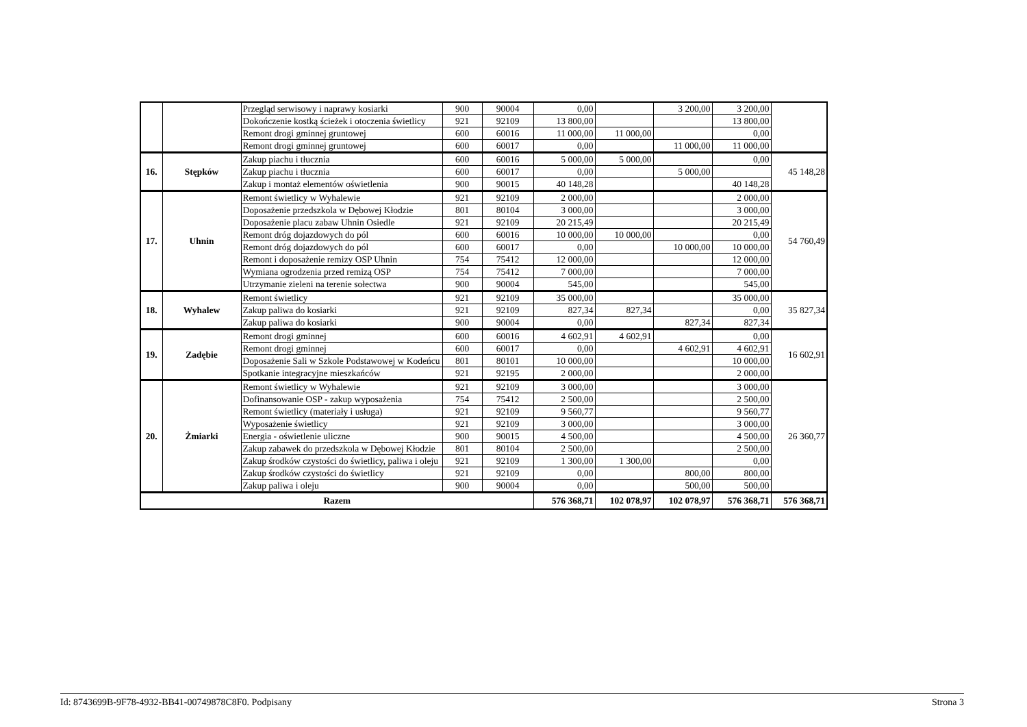| | | Przegląd serwisowy i naprawy kosiarki | 900 | 90004 | 0,00 | | 3 200,00 | 3 200,00 | |
| | | Dokończenie kostką ścieżek i otoczenia świetlicy | 921 | 92109 | 13 800,00 | | | 13 800,00 | |
| | | Remont drogi gminnej gruntowej | 600 | 60016 | 11 000,00 | 11 000,00 | | 0,00 | |
| | | Remont drogi gminnej gruntowej | 600 | 60017 | 0,00 | | 11 000,00 | 11 000,00 | |
| 16. | Stępków | Zakup piachu i tłucznia | 600 | 60016 | 5 000,00 | 5 000,00 | | 0,00 | 45 148,28 |
| | | Zakup piachu i tłucznia | 600 | 60017 | 0,00 | | 5 000,00 | | |
| | | Zakup i montaż elementów oświetlenia | 900 | 90015 | 40 148,28 | | | 40 148,28 | |
| 17. | Uhnin | Remont świetlicy w Wyhalewie | 921 | 92109 | 2 000,00 | | | 2 000,00 | 54 760,49 |
| | | Doposażenie przedszkola w Dębowej Kłodzie | 801 | 80104 | 3 000,00 | | | 3 000,00 | |
| | | Doposażenie placu zabaw Uhnin Osiedle | 921 | 92109 | 20 215,49 | | | 20 215,49 | |
| | | Remont dróg dojazdowych do pól | 600 | 60016 | 10 000,00 | 10 000,00 | | 0,00 | |
| | | Remont dróg dojazdowych do pól | 600 | 60017 | 0,00 | | 10 000,00 | 10 000,00 | |
| | | Remont i doposażenie remizy OSP Uhnin | 754 | 75412 | 12 000,00 | | | 12 000,00 | |
| | | Wymiana ogrodzenia przed remizą OSP | 754 | 75412 | 7 000,00 | | | 7 000,00 | |
| | | Utrzymanie zieleni na terenie sołectwa | 900 | 90004 | 545,00 | | | 545,00 | |
| 18. | Wyhalew | Remont świetlicy | 921 | 92109 | 35 000,00 | | | 35 000,00 | 35 827,34 |
| | | Zakup paliwa do kosiarki | 921 | 92109 | 827,34 | 827,34 | | 0,00 | |
| | | Zakup paliwa do kosiarki | 900 | 90004 | 0,00 | | 827,34 | 827,34 | |
| 19. | Zadębie | Remont drogi gminnej | 600 | 60016 | 4 602,91 | 4 602,91 | | 0,00 | 16 602,91 |
| | | Remont drogi gminnej | 600 | 60017 | 0,00 | | 4 602,91 | 4 602,91 | |
| | | Doposażenie Sali w Szkole Podstawowej w Kodeńcu | 801 | 80101 | 10 000,00 | | | 10 000,00 | |
| | | Spotkanie integracyjne mieszkańców | 921 | 92195 | 2 000,00 | | | 2 000,00 | |
| 20. | Żmiarki | Remont świetlicy w Wyhalewie | 921 | 92109 | 3 000,00 | | | 3 000,00 | 26 360,77 |
| | | Dofinansowanie OSP - zakup wyposażenia | 754 | 75412 | 2 500,00 | | | 2 500,00 | |
| | | Remont świetlicy (materiały i usługa) | 921 | 92109 | 9 560,77 | | | 9 560,77 | |
| | | Wyposażenie świetlicy | 921 | 92109 | 3 000,00 | | | 3 000,00 | |
| | | Energia - oświetlenie uliczne | 900 | 90015 | 4 500,00 | | | 4 500,00 | |
| | | Zakup zabawek do przedszkola w Dębowej Kłodzie | 801 | 80104 | 2 500,00 | | | 2 500,00 | |
| | | Zakup środków czystości do świetlicy, paliwa i oleju | 921 | 92109 | 1 300,00 | 1 300,00 | | 0,00 | |
| | | Zakup środków czystości do świetlicy | 921 | 92109 | 0,00 | | 800,00 | 800,00 | |
| | | Zakup paliwa i oleju | 900 | 90004 | 0,00 | | 500,00 | 500,00 | |
| Razem | | | | | 576 368,71 | 102 078,97 | 102 078,97 | 576 368,71 | 576 368,71 |
Id: 8743699B-9F78-4932-BB41-00749878C8F0. Podpisany Strona 3